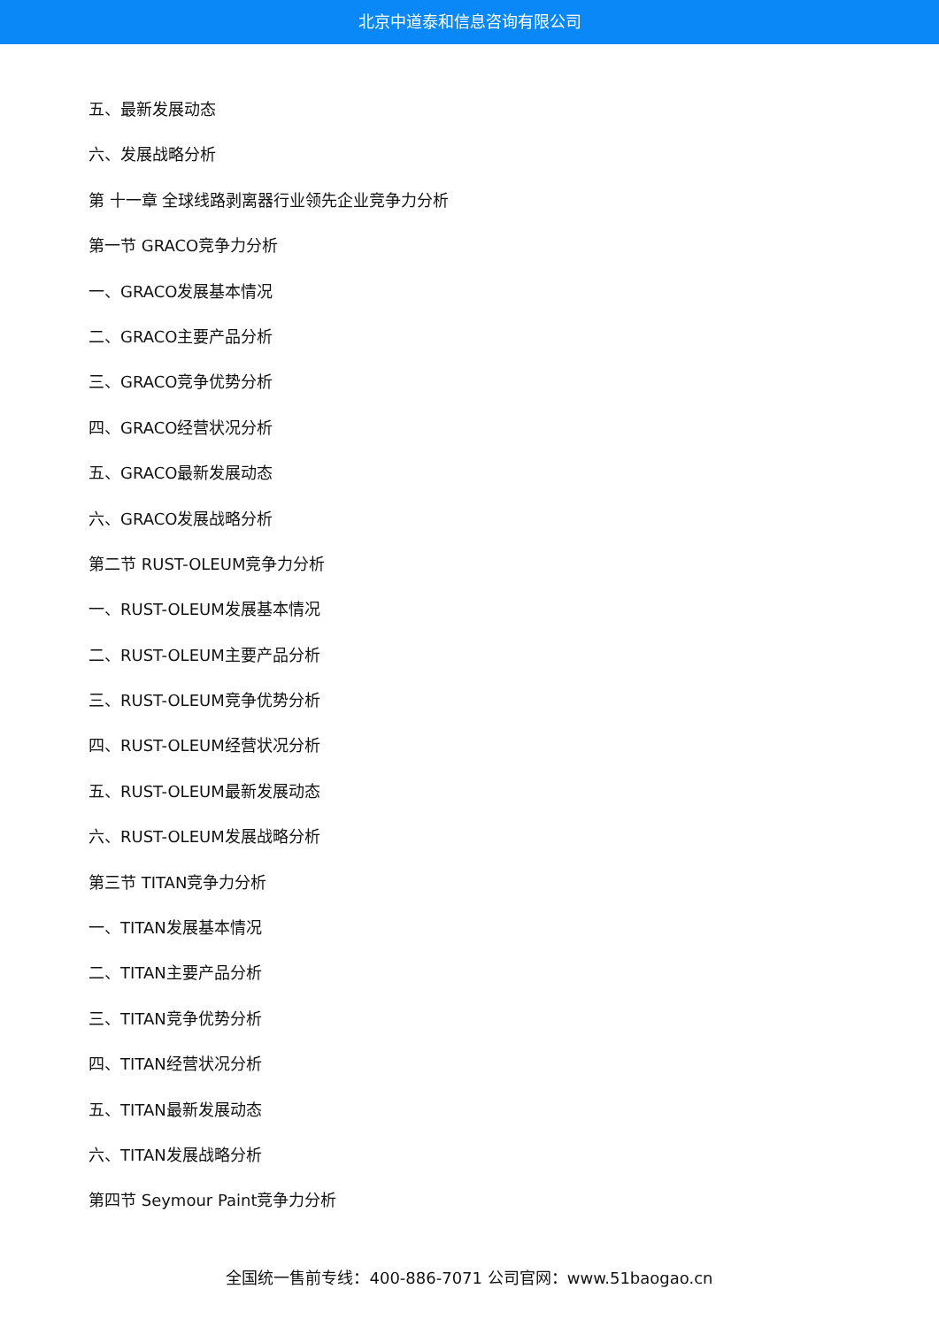北京中道泰和信息咨询有限公司
五、最新发展动态
六、发展战略分析
第 十一章 全球线路剥离器行业领先企业竞争力分析
第一节 GRACO竞争力分析
一、GRACO发展基本情况
二、GRACO主要产品分析
三、GRACO竞争优势分析
四、GRACO经营状况分析
五、GRACO最新发展动态
六、GRACO发展战略分析
第二节 RUST-OLEUM竞争力分析
一、RUST-OLEUM发展基本情况
二、RUST-OLEUM主要产品分析
三、RUST-OLEUM竞争优势分析
四、RUST-OLEUM经营状况分析
五、RUST-OLEUM最新发展动态
六、RUST-OLEUM发展战略分析
第三节 TITAN竞争力分析
一、TITAN发展基本情况
二、TITAN主要产品分析
三、TITAN竞争优势分析
四、TITAN经营状况分析
五、TITAN最新发展动态
六、TITAN发展战略分析
第四节 Seymour Paint竞争力分析
全国统一售前专线：400-886-7071 公司官网：www.51baogao.cn